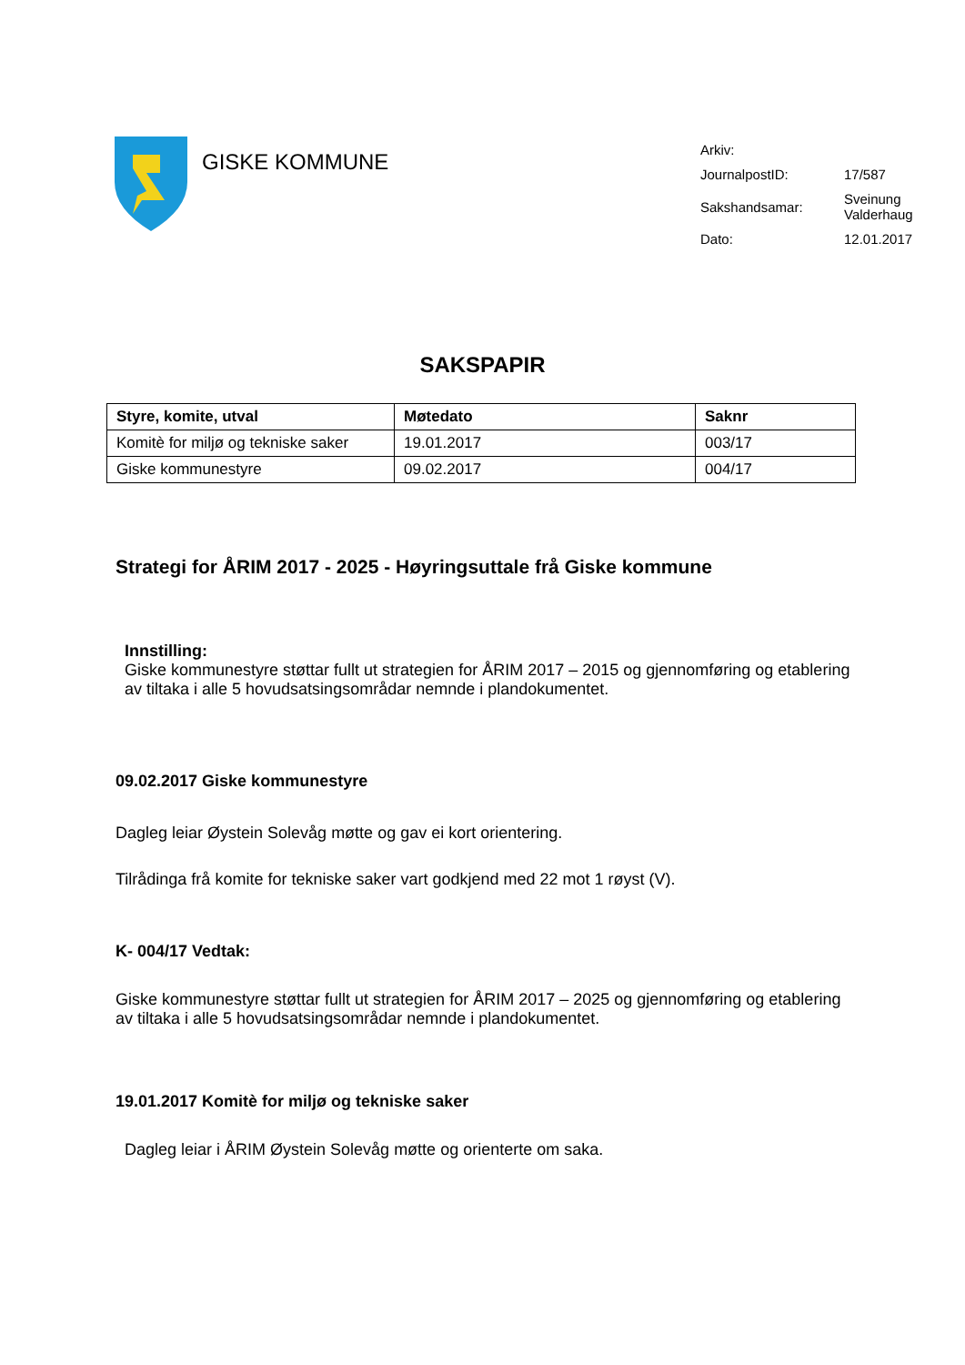GISKE KOMMUNE
| Arkiv: | |
| JournalpostID: | 17/587 |
| Sakshandsamar: | Sveinung Valderhaug |
| Dato: | 12.01.2017 |
SAKSPAPIR
| Styre, komite, utval | Møtedato | Saknr |
| --- | --- | --- |
| Komitè for miljø og tekniske saker | 19.01.2017 | 003/17 |
| Giske kommunestyre | 09.02.2017 | 004/17 |
Strategi for ÅRIM 2017 - 2025 - Høyringsuttale frå Giske kommune
Innstilling:
Giske kommunestyre støttar fullt ut strategien for ÅRIM 2017 – 2015 og gjennomføring og etablering av tiltaka i alle 5 hovudsatsingsområdar nemnde i plandokumentet.
09.02.2017 Giske kommunestyre
Dagleg leiar Øystein Solevåg møtte og gav ei kort orientering.
Tilrådinga frå komite for tekniske saker vart godkjend med 22 mot 1 røyst (V).
K- 004/17 Vedtak:
Giske kommunestyre støttar fullt ut strategien for ÅRIM 2017 – 2025 og gjennomføring og etablering av tiltaka i alle 5 hovudsatsingsområdar nemnde i plandokumentet.
19.01.2017 Komitè for miljø og tekniske saker
Dagleg leiar i ÅRIM Øystein Solevåg møtte og orienterte om saka.